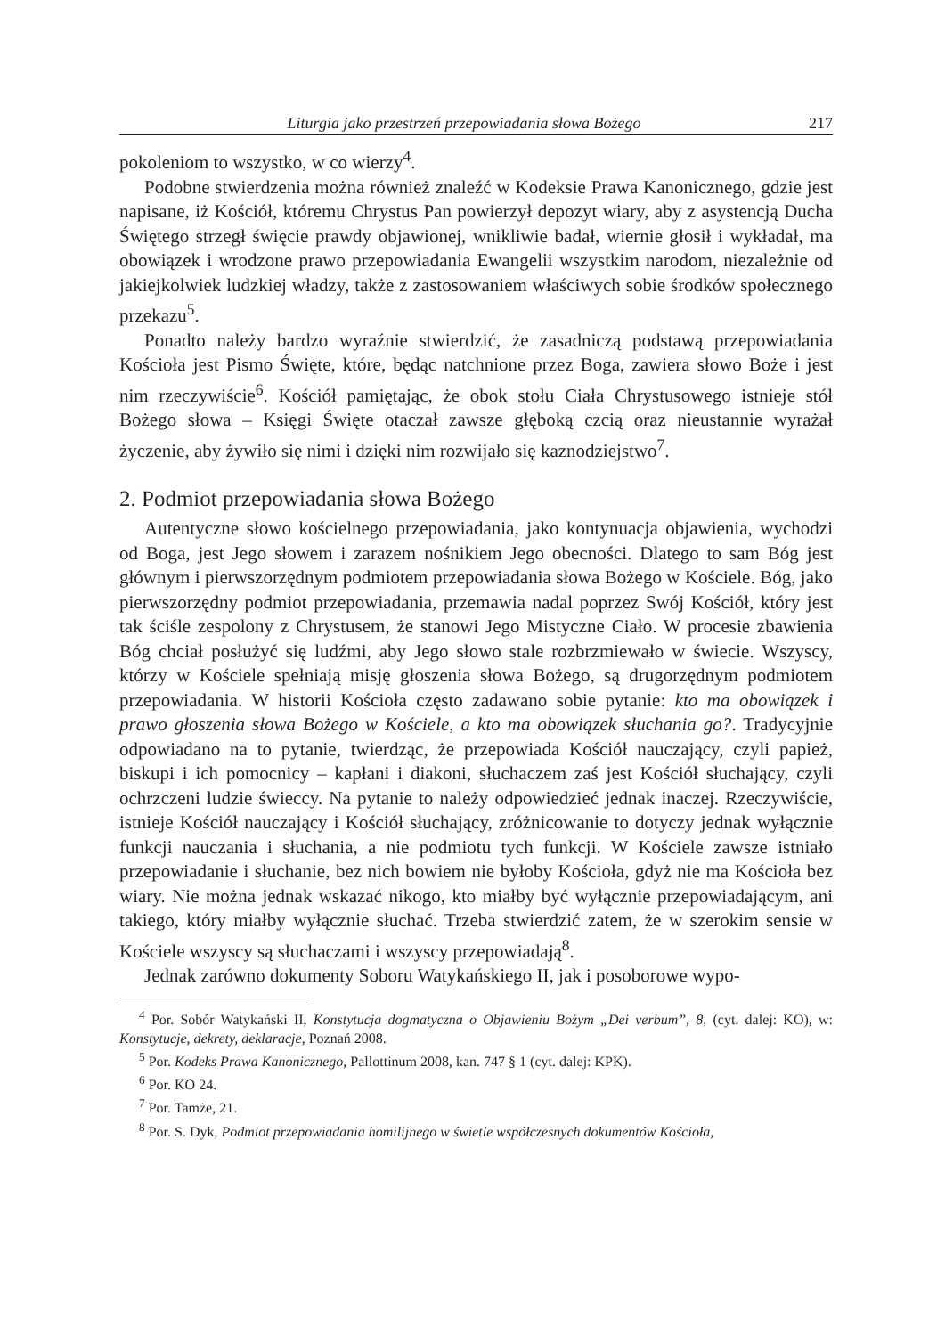Liturgia jako przestrzeń przepowiadania słowa Bożego 217
pokoleniom to wszystko, w co wierzy<sup>4</sup>.
Podobne stwierdzenia można również znaleźć w Kodeksie Prawa Kanonicznego, gdzie jest napisane, iż Kościół, któremu Chrystus Pan powierzył depozyt wiary, aby z asystencją Ducha Świętego strzegł święcie prawdy objawionej, wnikliwie badał, wiernie głosił i wykładał, ma obowiązek i wrodzone prawo przepowiadania Ewangelii wszystkim narodom, niezależnie od jakiejkolwiek ludzkiej władzy, także z zastosowaniem właściwych sobie środków społecznego przekazu<sup>5</sup>.
Ponadto należy bardzo wyraźnie stwierdzić, że zasadniczą podstawą przepowiadania Kościoła jest Pismo Święte, które, będąc natchnione przez Boga, zawiera słowo Boże i jest nim rzeczywiście<sup>6</sup>. Kościół pamiętając, że obok stołu Ciała Chrystusowego istnieje stół Bożego słowa – Księgi Święte otaczał zawsze głęboką czcią oraz nieustannie wyrażał życzenie, aby żywiło się nimi i dzięki nim rozwijało się kaznodziejstwo<sup>7</sup>.
2. Podmiot przepowiadania słowa Bożego
Autentyczne słowo kościelnego przepowiadania, jako kontynuacja objawienia, wychodzi od Boga, jest Jego słowem i zarazem nośnikiem Jego obecności. Dlatego to sam Bóg jest głównym i pierwszorzędnym podmiotem przepowiadania słowa Bożego w Kościele. Bóg, jako pierwszorzędny podmiot przepowiadania, przemawia nadal poprzez Swój Kościół, który jest tak ściśle zespolony z Chrystusem, że stanowi Jego Mistyczne Ciało. W procesie zbawienia Bóg chciał posłużyć się ludźmi, aby Jego słowo stale rozbrzmiewało w świecie. Wszyscy, którzy w Kościele spełniają misję głoszenia słowa Bożego, są drugorzędnym podmiotem przepowiadania. W historii Kościoła często zadawano sobie pytanie: kto ma obowiązek i prawo głoszenia słowa Bożego w Kościele, a kto ma obowiązek słuchania go?. Tradycyjnie odpowiadano na to pytanie, twierdząc, że przepowiada Kościół nauczający, czyli papież, biskupi i ich pomocnicy – kapłani i diakoni, słuchaczem zaś jest Kościół słuchający, czyli ochrzczeni ludzie świeccy. Na pytanie to należy odpowiedzieć jednak inaczej. Rzeczywiście, istnieje Kościół nauczający i Kościół słuchający, zróżnicowanie to dotyczy jednak wyłącznie funkcji nauczania i słuchania, a nie podmiotu tych funkcji. W Kościele zawsze istniało przepowiadanie i słuchanie, bez nich bowiem nie byłoby Kościoła, gdyż nie ma Kościoła bez wiary. Nie można jednak wskazać nikogo, kto miałby być wyłącznie przepowiadającym, ani takiego, który miałby wyłącznie słuchać. Trzeba stwierdzić zatem, że w szerokim sensie w Kościele wszyscy są słuchaczami i wszyscy przepowiadają<sup>8</sup>.
Jednak zarówno dokumenty Soboru Watykańskiego II, jak i posoborowe wypo-
<sup>4</sup> Por. Sobór Watykański II, Konstytucja dogmatyczna o Objawieniu Bożym „Dei verbum”, 8, (cyt. dalej: KO), w: Konstytucje, dekrety, deklaracje, Poznań 2008.
<sup>5</sup> Por. Kodeks Prawa Kanonicznego, Pallottinum 2008, kan. 747 § 1 (cyt. dalej: KPK).
<sup>6</sup> Por. KO 24.
<sup>7</sup> Por. Tamże, 21.
<sup>8</sup> Por. S. Dyk, Podmiot przepowiadania homilijnego w świetle współczesnych dokumentów Kościoła,